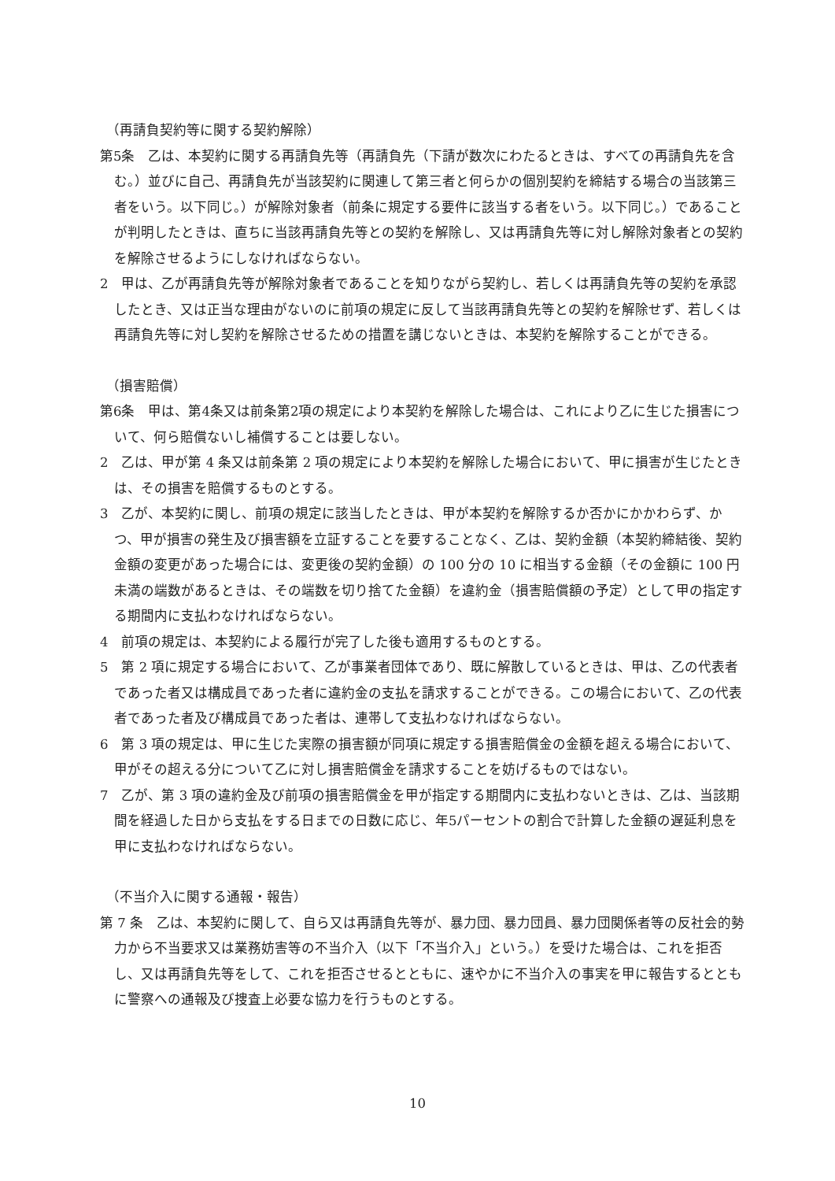（再請負契約等に関する契約解除）
第5条　乙は、本契約に関する再請負先等（再請負先（下請が数次にわたるときは、すべての再請負先を含む。）並びに自己、再請負先が当該契約に関連して第三者と何らかの個別契約を締結する場合の当該第三者をいう。以下同じ。）が解除対象者（前条に規定する要件に該当する者をいう。以下同じ。）であることが判明したときは、直ちに当該再請負先等との契約を解除し、又は再請負先等に対し解除対象者との契約を解除させるようにしなければならない。
2　甲は、乙が再請負先等が解除対象者であることを知りながら契約し、若しくは再請負先等の契約を承認したとき、又は正当な理由がないのに前項の規定に反して当該再請負先等との契約を解除せず、若しくは再請負先等に対し契約を解除させるための措置を講じないときは、本契約を解除することができる。
（損害賠償）
第6条　甲は、第4条又は前条第2項の規定により本契約を解除した場合は、これにより乙に生じた損害について、何ら賠償ないし補償することは要しない。
2　乙は、甲が第 4 条又は前条第 2 項の規定により本契約を解除した場合において、甲に損害が生じたときは、その損害を賠償するものとする。
3　乙が、本契約に関し、前項の規定に該当したときは、甲が本契約を解除するか否かにかかわらず、かつ、甲が損害の発生及び損害額を立証することを要することなく、乙は、契約金額（本契約締結後、契約金額の変更があった場合には、変更後の契約金額）の 100 分の 10 に相当する金額（その金額に 100 円未満の端数があるときは、その端数を切り捨てた金額）を違約金（損害賠償額の予定）として甲の指定する期間内に支払わなければならない。
4　前項の規定は、本契約による履行が完了した後も適用するものとする。
5　第 2 項に規定する場合において、乙が事業者団体であり、既に解散しているときは、甲は、乙の代表者であった者又は構成員であった者に違約金の支払を請求することができる。この場合において、乙の代表者であった者及び構成員であった者は、連帯して支払わなければならない。
6　第 3 項の規定は、甲に生じた実際の損害額が同項に規定する損害賠償金の金額を超える場合において、甲がその超える分について乙に対し損害賠償金を請求することを妨げるものではない。
7　乙が、第 3 項の違約金及び前項の損害賠償金を甲が指定する期間内に支払わないときは、乙は、当該期間を経過した日から支払をする日までの日数に応じ、年5パーセントの割合で計算した金額の遅延利息を甲に支払わなければならない。
（不当介入に関する通報・報告）
第 7 条　乙は、本契約に関して、自ら又は再請負先等が、暴力団、暴力団員、暴力団関係者等の反社会的勢力から不当要求又は業務妨害等の不当介入（以下「不当介入」という。）を受けた場合は、これを拒否し、又は再請負先等をして、これを拒否させるとともに、速やかに不当介入の事実を甲に報告するとともに警察への通報及び捜査上必要な協力を行うものとする。
10